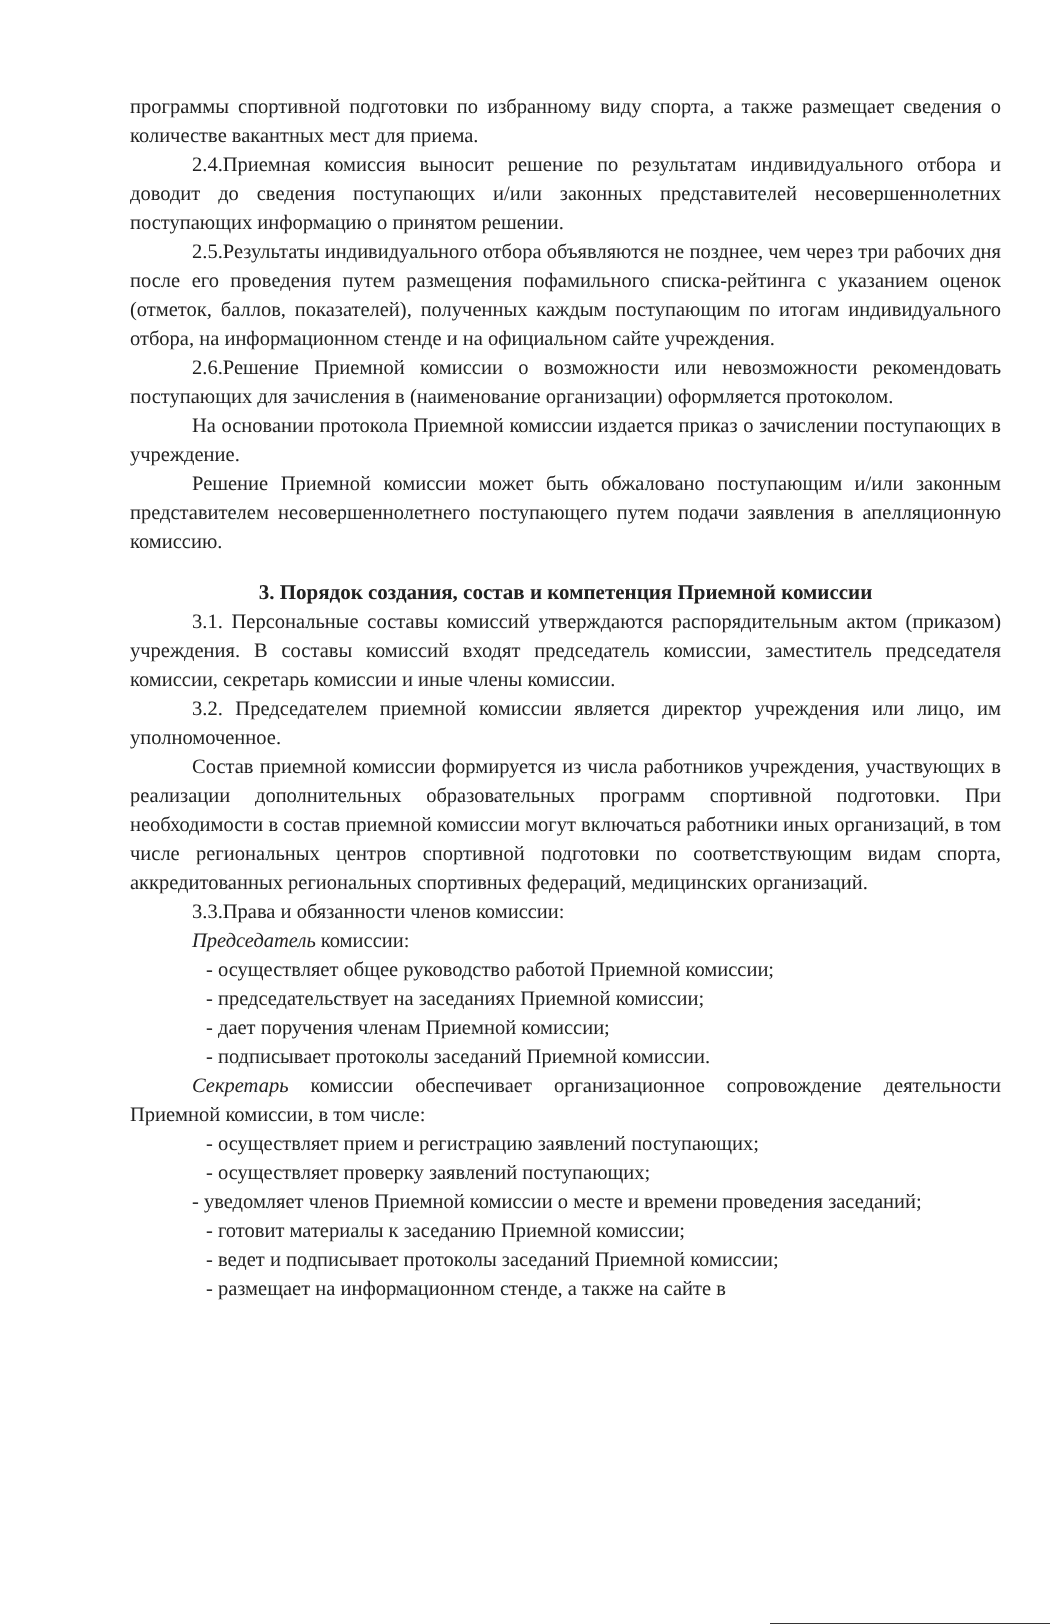программы спортивной подготовки по избранному виду спорта, а также размещает сведения о количестве вакантных мест для приема.
2.4.Приемная комиссия выносит решение по результатам индивидуального отбора и доводит до сведения поступающих и/или законных представителей несовершеннолетних поступающих информацию о принятом решении.
2.5.Результаты индивидуального отбора объявляются не позднее, чем через три рабочих дня после его проведения путем размещения пофамильного списка-рейтинга с указанием оценок (отметок, баллов, показателей), полученных каждым поступающим по итогам индивидуального отбора, на информационном стенде и на официальном сайте учреждения.
2.6.Решение Приемной комиссии о возможности или невозможности рекомендовать поступающих для зачисления в (наименование организации) оформляется протоколом.
На основании протокола Приемной комиссии издается приказ о зачислении поступающих в учреждение.
Решение Приемной комиссии может быть обжаловано поступающим и/или законным представителем несовершеннолетнего поступающего путем подачи заявления в апелляционную комиссию.
3. Порядок создания, состав и компетенция Приемной комиссии
3.1. Персональные составы комиссий утверждаются распорядительным актом (приказом) учреждения. В составы комиссий входят председатель комиссии, заместитель председателя комиссии, секретарь комиссии и иные члены комиссии.
3.2. Председателем приемной комиссии является директор учреждения или лицо, им уполномоченное.
Состав приемной комиссии формируется из числа работников учреждения, участвующих в реализации дополнительных образовательных программ спортивной подготовки. При необходимости в состав приемной комиссии могут включаться работники иных организаций, в том числе региональных центров спортивной подготовки по соответствующим видам спорта, аккредитованных региональных спортивных федераций, медицинских организаций.
3.3.Права и обязанности членов комиссии:
Председатель комиссии:
- осуществляет общее руководство работой Приемной комиссии;
- председательствует на заседаниях Приемной комиссии;
- дает поручения членам Приемной комиссии;
- подписывает протоколы заседаний Приемной комиссии.
Секретарь комиссии обеспечивает организационное сопровождение деятельности Приемной комиссии, в том числе:
- осуществляет прием и регистрацию заявлений поступающих;
- осуществляет проверку заявлений поступающих;
- уведомляет членов Приемной комиссии о месте и времени проведения заседаний;
- готовит материалы к заседанию Приемной комиссии;
- ведет и подписывает протоколы заседаний Приемной комиссии;
- размещает на информационном стенде, а также на сайте в